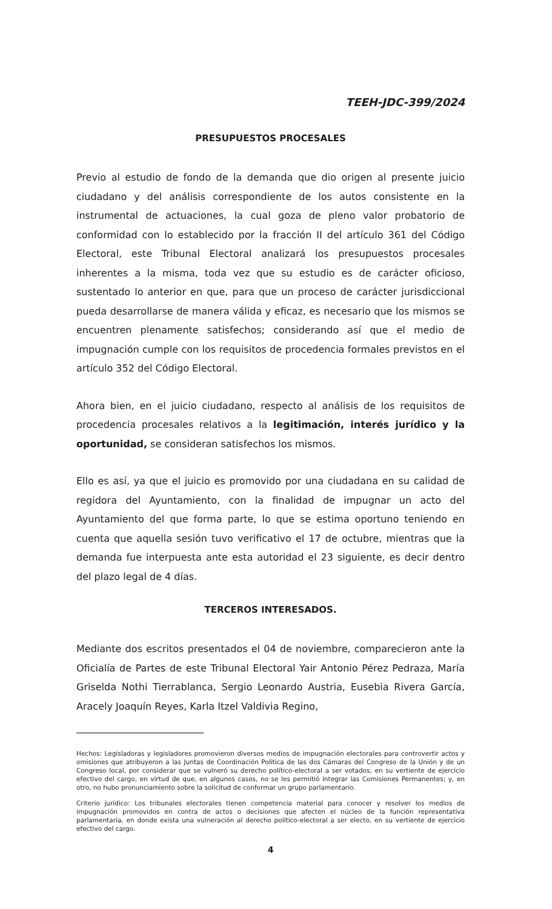TEEH-JDC-399/2024
PRESUPUESTOS PROCESALES
Previo al estudio de fondo de la demanda que dio origen al presente juicio ciudadano y del análisis correspondiente de los autos consistente en la instrumental de actuaciones, la cual goza de pleno valor probatorio de conformidad con lo establecido por la fracción II del artículo 361 del Código Electoral, este Tribunal Electoral analizará los presupuestos procesales inherentes a la misma, toda vez que su estudio es de carácter oficioso, sustentado lo anterior en que, para que un proceso de carácter jurisdiccional pueda desarrollarse de manera válida y eficaz, es necesario que los mismos se encuentren plenamente satisfechos; considerando así que el medio de impugnación cumple con los requisitos de procedencia formales previstos en el artículo 352 del Código Electoral.
Ahora bien, en el juicio ciudadano, respecto al análisis de los requisitos de procedencia procesales relativos a la legitimación, interés jurídico y la oportunidad, se consideran satisfechos los mismos.
Ello es así, ya que el juicio es promovido por una ciudadana en su calidad de regidora del Ayuntamiento, con la finalidad de impugnar un acto del Ayuntamiento del que forma parte, lo que se estima oportuno teniendo en cuenta que aquella sesión tuvo verificativo el 17 de octubre, mientras que la demanda fue interpuesta ante esta autoridad el 23 siguiente, es decir dentro del plazo legal de 4 días.
TERCEROS INTERESADOS.
Mediante dos escritos presentados el 04 de noviembre, comparecieron ante la Oficialía de Partes de este Tribunal Electoral Yair Antonio Pérez Pedraza, María Griselda Nothi Tierrablanca, Sergio Leonardo Austria, Eusebia Rivera García, Aracely Joaquín Reyes, Karla Itzel Valdivia Regino,
Hechos: Legisladoras y legisladores promovieron diversos medios de impugnación electorales para controvertir actos y omisiones que atribuyeron a las Juntas de Coordinación Política de las dos Cámaras del Congreso de la Unión y de un Congreso local, por considerar que se vulneró su derecho político-electoral a ser votados, en su vertiente de ejercicio efectivo del cargo, en virtud de que, en algunos casos, no se les permitió integrar las Comisiones Permanentes; y, en otro, no hubo pronunciamiento sobre la solicitud de conformar un grupo parlamentario.
Criterio jurídico: Los tribunales electorales tienen competencia material para conocer y resolver los medios de impugnación promovidos en contra de actos o decisiones que afecten el núcleo de la función representativa parlamentaria, en donde exista una vulneración al derecho político-electoral a ser electo, en su vertiente de ejercicio efectivo del cargo.
4